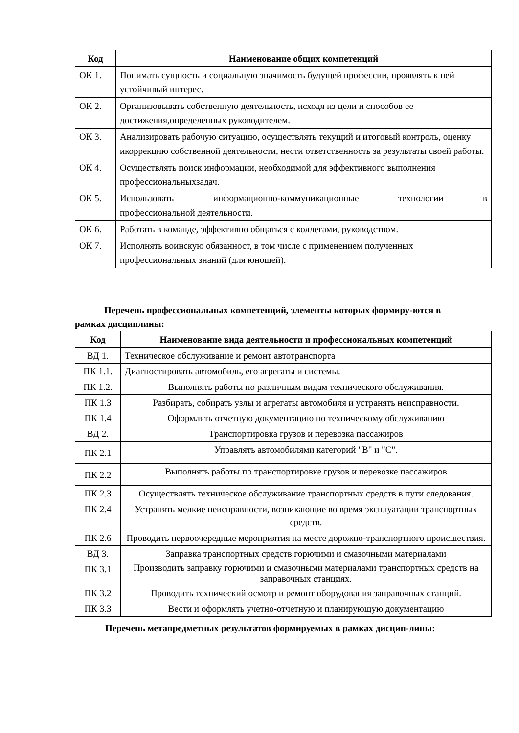| Код | Наименование общих компетенций |
| --- | --- |
| ОК 1. | Понимать сущность и социальную значимость будущей профессии, проявлять к ней устойчивый интерес. |
| ОК 2. | Организовывать собственную деятельность, исходя из цели и способов ее достижения,определенных руководителем. |
| ОК 3. | Анализировать рабочую ситуацию, осуществлять текущий и итоговый контроль, оценку икоррекцию собственной деятельности, нести ответственность за результаты своей работы. |
| ОК 4. | Осуществлять поиск информации, необходимой для эффективного выполнения профессиональныхзадач. |
| ОК 5. | Использовать информационно-коммуникационные технологии в профессиональной деятельности. |
| ОК 6. | Работать в команде, эффективно общаться с коллегами, руководством. |
| ОК 7. | Исполнять воинскую обязанност, в том числе с применением полученных профессиональных знаний (для юношей). |
Перечень профессиональных компетенций, элементы которых формиру-ются в
рамках дисциплины:
| Код | Наименование вида деятельности и профессиональных компетенций |
| --- | --- |
| ВД 1. | Техническое обслуживание и ремонт автотранспорта |
| ПК 1.1. | Диагностировать автомобиль, его агрегаты и системы. |
| ПК 1.2. | Выполнять работы по различным видам технического обслуживания. |
| ПК 1.3 | Разбирать, собирать узлы и агрегаты автомобиля и устранять неисправности. |
| ПК 1.4 | Оформлять отчетную документацию по техническому обслуживанию |
| ВД 2. | Транспортировка грузов и перевозка пассажиров |
| ПК 2.1 | Управлять автомобилями категорий "B" и "C". |
| ПК 2.2 | Выполнять работы по транспортировке грузов и перевозке пассажиров |
| ПК 2.3 | Осуществлять техническое обслуживание транспортных средств в пути следования. |
| ПК 2.4 | Устранять мелкие неисправности, возникающие во время эксплуатации транспортных средств. |
| ПК 2.6 | Проводить первоочередные мероприятия на месте дорожно-транспортного происшествия. |
| ВД 3. | Заправка транспортных средств горючими и смазочными материалами |
| ПК 3.1 | Производить заправку горючими и смазочными материалами транспортных средств на заправочных станциях. |
| ПК 3.2 | Проводить технический осмотр и ремонт оборудования заправочных станций. |
| ПК 3.3 | Вести и оформлять учетно-отчетную и планирующую документацию |
Перечень метапредметных результатов формируемых в рамках дисцип-лины: